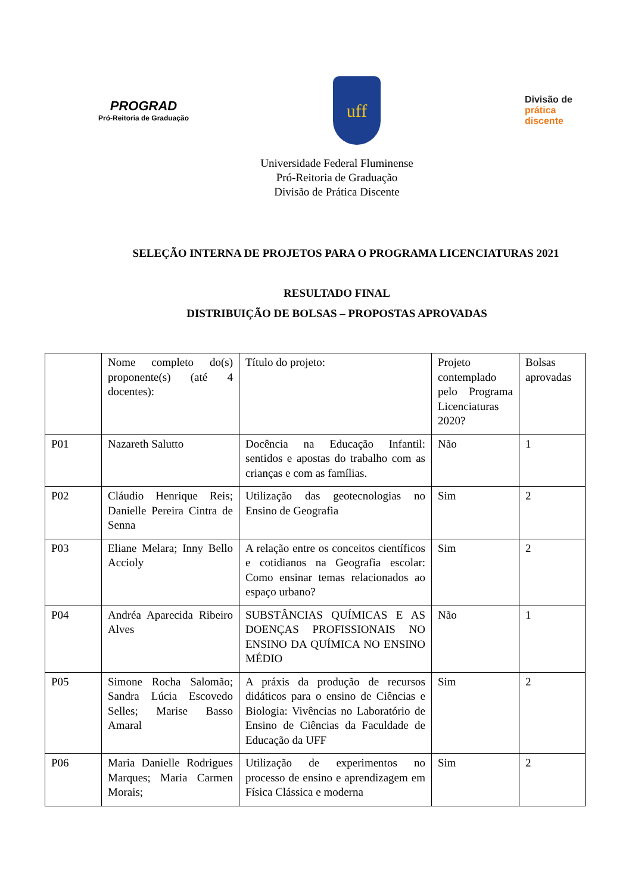PROGRAD
Pró-Reitoria de Graduação
uff
Divisão de
prática
discente
Universidade Federal Fluminense
Pró-Reitoria de Graduação
Divisão de Prática Discente
SELEÇÃO INTERNA DE PROJETOS PARA O PROGRAMA LICENCIATURAS 2021
RESULTADO FINAL
DISTRIBUIÇÃO DE BOLSAS – PROPOSTAS APROVADAS
| | Nome completo do(s) proponente(s) (até 4 docentes): | Título do projeto: | Projeto contemplado pelo Programa Licenciaturas 2020? | Bolsas aprovadas |
| P01 | Nazareth Salutto | Docência na Educação Infantil: sentidos e apostas do trabalho com as crianças e com as famílias. | Não | 1 |
| P02 | Cláudio Henrique Reis; Danielle Pereira Cintra de Senna | Utilização das geotecnologias no Ensino de Geografia | Sim | 2 |
| P03 | Eliane Melara; Inny Bello Accioly | A relação entre os conceitos científicos e cotidianos na Geografia escolar: Como ensinar temas relacionados ao espaço urbano? | Sim | 2 |
| P04 | Andréa Aparecida Ribeiro Alves | SUBSTÂNCIAS QUÍMICAS E AS DOENÇAS PROFISSIONAIS NO ENSINO DA QUÍMICA NO ENSINO MÉDIO | Não | 1 |
| P05 | Simone Rocha Salomão; Sandra Lúcia Escovedo Selles; Marise Basso Amaral | A práxis da produção de recursos didáticos para o ensino de Ciências e Biologia: Vivências no Laboratório de Ensino de Ciências da Faculdade de Educação da UFF | Sim | 2 |
| P06 | Maria Danielle Rodrigues Marques; Maria Carmen Morais; | Utilização de experimentos no processo de ensino e aprendizagem em Física Clássica e moderna | Sim | 2 |